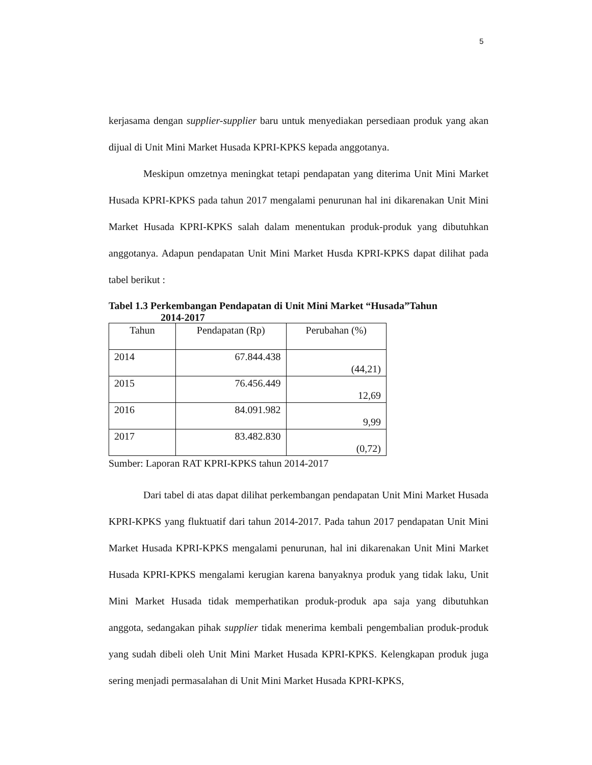5
kerjasama dengan supplier-supplier baru untuk menyediakan persediaan produk yang akan dijual di Unit Mini Market Husada KPRI-KPKS kepada anggotanya.
Meskipun omzetnya meningkat tetapi pendapatan yang diterima Unit Mini Market Husada KPRI-KPKS pada tahun 2017 mengalami penurunan hal ini dikarenakan Unit Mini Market Husada KPRI-KPKS salah dalam menentukan produk-produk yang dibutuhkan anggotanya. Adapun pendapatan Unit Mini Market Husda KPRI-KPKS dapat dilihat pada tabel berikut :
Tabel 1.3 Perkembangan Pendapatan di Unit Mini Market “Husada”Tahun
2014-2017
| Tahun | Pendapatan (Rp) | Perubahan (%) |
| --- | --- | --- |
| 2014 | 67.844.438 | (44,21) |
| 2015 | 76.456.449 | 12,69 |
| 2016 | 84.091.982 | 9,99 |
| 2017 | 83.482.830 | (0,72) |
Sumber: Laporan RAT KPRI-KPKS tahun 2014-2017
Dari tabel di atas dapat dilihat perkembangan pendapatan Unit Mini Market Husada KPRI-KPKS yang fluktuatif dari tahun 2014-2017. Pada tahun 2017 pendapatan Unit Mini Market Husada KPRI-KPKS mengalami penurunan, hal ini dikarenakan Unit Mini Market Husada KPRI-KPKS mengalami kerugian karena banyaknya produk yang tidak laku, Unit Mini Market Husada tidak memperhatikan produk-produk apa saja yang dibutuhkan anggota, sedangakan pihak supplier tidak menerima kembali pengembalian produk-produk yang sudah dibeli oleh Unit Mini Market Husada KPRI-KPKS. Kelengkapan produk juga sering menjadi permasalahan di Unit Mini Market Husada KPRI-KPKS,